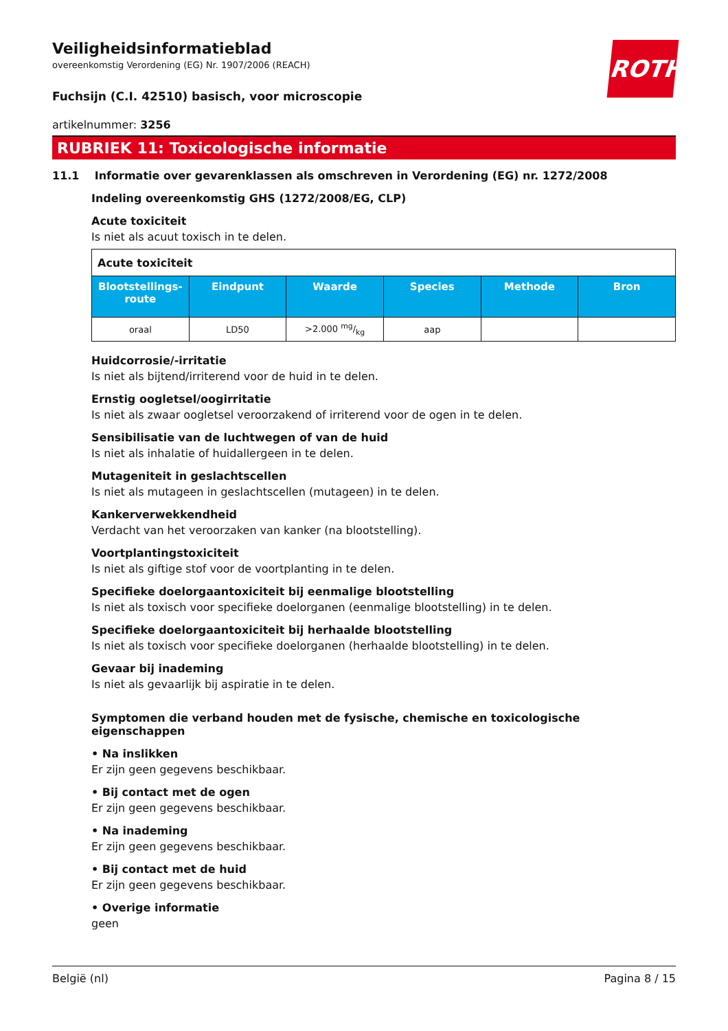ROTH
Veiligheidsinformatieblad
overeenkomstig Verordening (EG) Nr. 1907/2006 (REACH)
Fuchsijn (C.I. 42510) basisch, voor microscopie
artikelnummer: 3256
RUBRIEK 11: Toxicologische informatie
11.1 Informatie over gevarenklassen als omschreven in Verordening (EG) nr. 1272/2008
Indeling overeenkomstig GHS (1272/2008/EG, CLP)
Acute toxiciteit
Is niet als acuut toxisch in te delen.
| Acute toxiciteit | | | | | |
| Blootstellings-route | Eindpunt | Waarde | Species | Methode | Bron |
| oraal | LD50 | >2.000 mg/kg | aap | | |
Huidcorrosie/-irritatie
Is niet als bijtend/irriterend voor de huid in te delen.
Ernstig oogletsel/oogirritatie
Is niet als zwaar oogletsel veroorzakend of irriterend voor de ogen in te delen.
Sensibilisatie van de luchtwegen of van de huid
Is niet als inhalatie of huidallergeen in te delen.
Mutageniteit in geslachtscellen
Is niet als mutageen in geslachtscellen (mutageen) in te delen.
Kankerverwekkendheid
Verdacht van het veroorzaken van kanker (na blootstelling).
Voortplantingstoxiciteit
Is niet als giftige stof voor de voortplanting in te delen.
Specifieke doelorgaantoxiciteit bij eenmalige blootstelling
Is niet als toxisch voor specifieke doelorganen (eenmalige blootstelling) in te delen.
Specifieke doelorgaantoxiciteit bij herhaalde blootstelling
Is niet als toxisch voor specifieke doelorganen (herhaalde blootstelling) in te delen.
Gevaar bij inademing
Is niet als gevaarlijk bij aspiratie in te delen.
Symptomen die verband houden met de fysische, chemische en toxicologische eigenschappen
• Na inslikken
Er zijn geen gegevens beschikbaar.
• Bij contact met de ogen
Er zijn geen gegevens beschikbaar.
• Na inademing
Er zijn geen gegevens beschikbaar.
• Bij contact met de huid
Er zijn geen gegevens beschikbaar.
• Overige informatie
geen
België (nl) Pagina 8 / 15